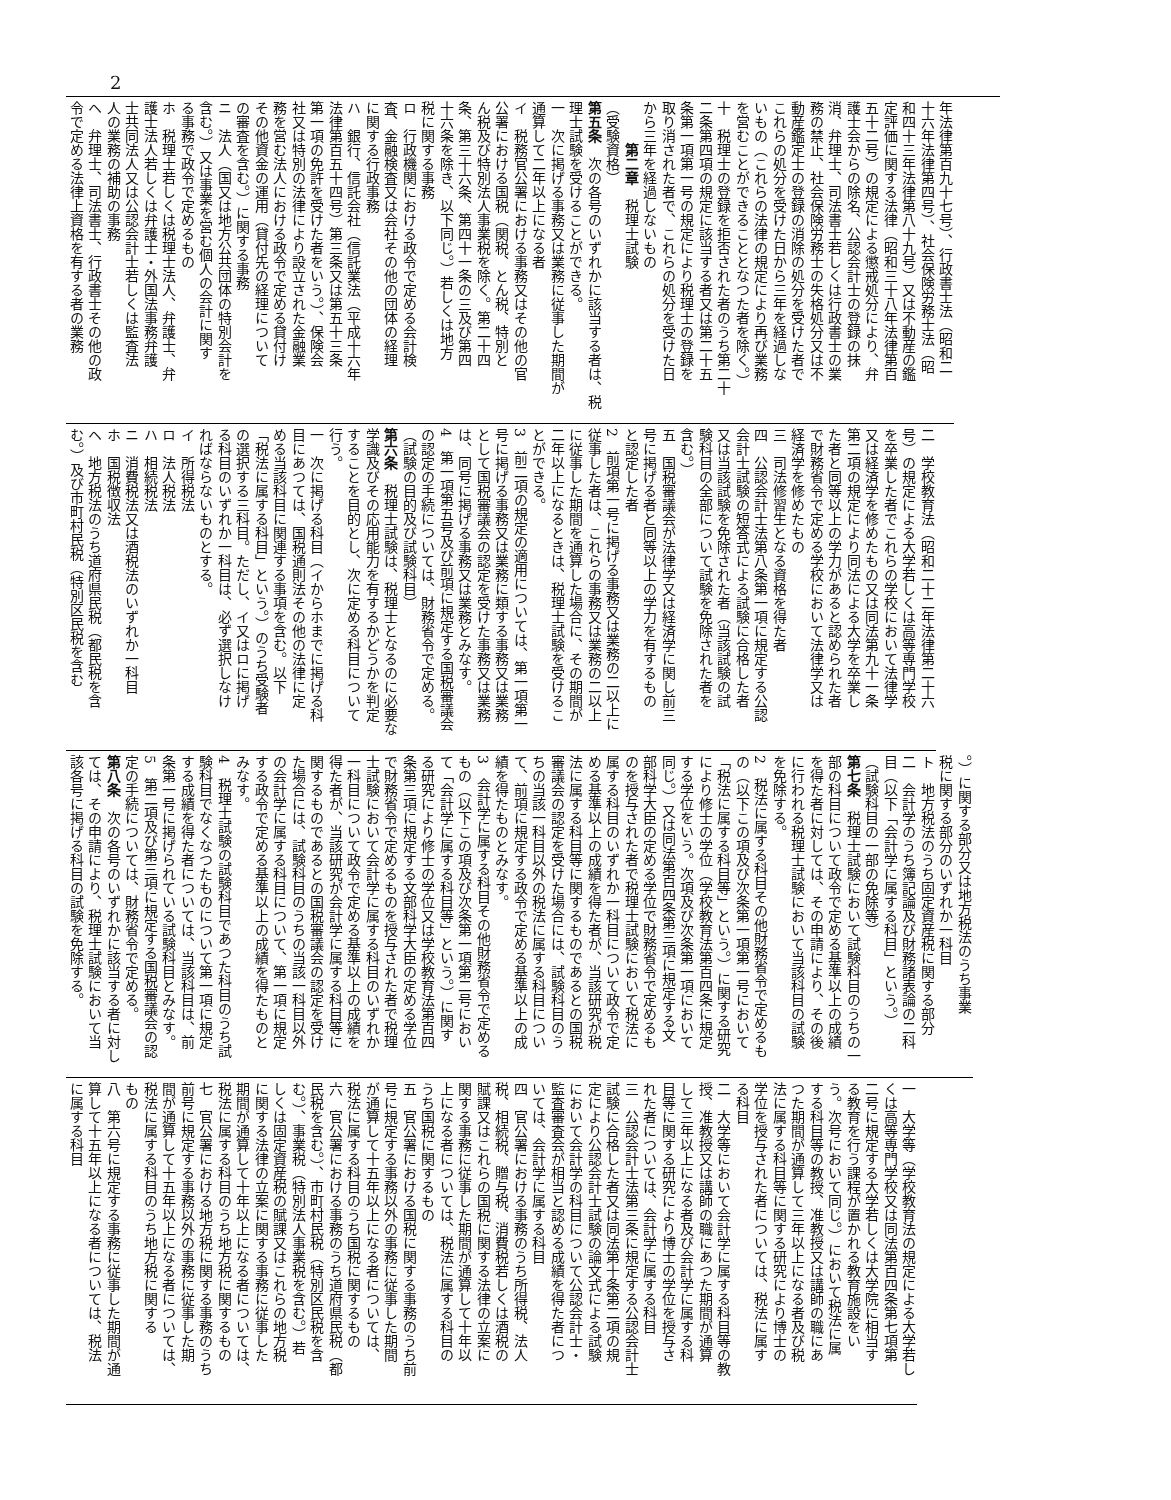2
年法律第百九十七号）、行政書士法（昭和二
十六年法律第四号）、社会保険労務士法（昭
和四十三年法律第八十九号）又は不動産の鑑
定評価に関する法律（昭和三十八年法律第百
五十二号）の規定による懲戒処分により、弁
護士会からの除名、公認会計士の登録の抹
消、弁理士、司法書士若しくは行政書士の業
務の禁止、社会保険労務士の失格処分又は不
動産鑑定士の登録の消除の処分を受けた者で
これらの処分を受けた日から三年を経過しな
いもの（これらの法律の規定により再び業務
を営むことができることとなつた者を除く。）
十　税理士の登録を拒否された者のうち第二十
二条第四項の規定に該当する者又は第二十五
条第一項第一号の規定により税理士の登録を
取り消された者で、これらの処分を受けた日
から三年を経過しないもの
　　　第二章　税理士試験
（受験資格）
第五条　次の各号のいずれかに該当する者は、税
理士試験を受けることができる。
一　次に掲げる事務又は業務に従事した期間が
通算して二年以上になる者
イ　税務官公署における事務又はその他の官
公署における国税（関税、とん税、特別と
ん税及び特別法人事業税を除く。第二十四
条、第三十六条、第四十一条の三及び第四
十六条を除き、以下同じ。）若しくは地方
税に関する事務
ロ　行政機関における政令で定める会計検
査、金融検査又は会社その他の団体の経理
に関する行政事務
ハ　銀行、信託会社（信託業法（平成十六年
法律第百五十四号）第三条又は第五十三条
第一項の免許を受けた者をいう。）、保険会
社又は特別の法律により設立された金融業
務を営む法人における政令で定める貸付け
その他資金の運用（貸付先の経理について
の審査を含む。）に関する事務
ニ　法人（国又は地方公共団体の特別会計を
含む。）又は事業を営む個人の会計に関す
る事務で政令で定めるもの
ホ　税理士若しくは税理士法人、弁護士、弁
護士法人若しくは弁護士・外国法事務弁護
士共同法人又は公認会計士若しくは監査法
人の業務の補助の事務
ヘ　弁理士、司法書士、行政書士その他の政
令で定める法律上資格を有する者の業務
二　学校教育法（昭和二十二年法律第二十六
号）の規定による大学若しくは高等専門学校
を卒業した者でこれらの学校において法律学
又は経済学を修めたもの又は同法第九十一条
第二項の規定により同法による大学を卒業し
た者と同等以上の学力があると認められた者
で財務省令で定める学校において法律学又は
経済学を修めたもの
三　司法修習生となる資格を得た者
四　公認会計士法第八条第一項に規定する公認
会計士試験の短答式による試験に合格した者
又は当該試験を免除された者（当該試験の試
験科目の全部について試験を免除された者を
含む。）
五　国税審議会が法律学又は経済学に関し前三
号に掲げる者と同等以上の学力を有するもの
と認定した者
2　前項第一号に掲げる事務又は業務の二以上に
従事した者は、これらの事務又は業務の二以上
に従事した期間を通算した場合に、その期間が
二年以上になるときは、税理士試験を受けるこ
とができる。
3　前二項の規定の適用については、第一項第一
号に掲げる事務又は業務に類する事務又は業務
として国税審議会の認定を受けた事務又は業務
は、同号に掲げる事務又は業務とみなす。
4　第一項第五号及び前項に規定する国税審議会
の認定の手続については、財務省令で定める。
（試験の目的及び試験科目）
第六条　税理士試験は、税理士となるのに必要な
学識及びその応用能力を有するかどうかを判定
することを目的とし、次に定める科目について
行う。
一　次に掲げる科目（イからホまでに掲げる科
目にあつては、国税通則法その他の法律に定
める当該科目に関連する事項を含む。以下
「税法に属する科目」という。）のうち受験者
の選択する三科目。ただし、イ又はロに掲げ
る科目のいずれか一科目は、必ず選択しなけ
ればならないものとする。
イ　所得税法
ロ　法人税法
ハ　相続税法
ニ　消費税法又は酒税法のいずれか一科目
ホ　国税徴収法
ヘ　地方税法のうち道府県民税（都民税を含
む。）及び市町村民税（特別区民税を含む
。）に関する部分又は地方税法のうち事業
税に関する部分のいずれか一科目
ト　地方税法のうち固定資産税に関する部分
二　会計学のうち簿記論及び財務諸表論の二科
目（以下「会計学に属する科目」という。）
（試験科目の一部の免除等）
第七条　税理士試験において試験科目のうちの一
部の科目について政令で定める基準以上の成績
を得た者に対しては、その申請により、その後
に行われる税理士試験において当該科目の試験
を免除する。
2　税法に属する科目その他財務省令で定めるも
の（以下この項及び次条第一項第一号において
「税法に属する科目等」という。）に関する研究
により修士の学位（学校教育法第百四条に規定
する学位をいう。次項及び次条第一項において
同じ。）又は同法第百四条第三項に規定する文
部科学大臣の定める学位で財務省令で定めるも
のを授与された者で税理士試験において税法に
属する科目のいずれか一科目について政令で定
める基準以上の成績を得た者が、当該研究が税
法に属する科目等に関するものであるとの国税
審議会の認定を受けた場合には、試験科目のう
ちの当該一科目以外の税法に属する科目につい
て、前項に規定する政令で定める基準以上の成
績を得たものとみなす。
3　会計学に属する科目その他財務省令で定める
もの（以下この項及び次条第一項第二号におい
て「会計学に属する科目等」という。）に関す
る研究により修士の学位又は学校教育法第百四
条第三項に規定する文部科学大臣の定める学位
で財務省令で定めるものを授与された者で税理
士試験において会計学に属する科目のいずれか
一科目について政令で定める基準以上の成績を
得た者が、当該研究が会計学に属する科目等に
関するものであるとの国税審議会の認定を受け
た場合には、試験科目のうちの当該一科目以外
の会計学に属する科目について、第一項に規定
する政令で定める基準以上の成績を得たものと
みなす。
4　税理士試験の試験科目であつた科目のうち試
験科目でなくなつたものについて第一項に規定
する成績を得た者については、当該科目は、前
条第一号に掲げられている試験科目とみなす。
5　第二項及び第三項に規定する国税審議会の認
定の手続については、財務省令で定める。
第八条　次の各号のいずれかに該当する者に対し
ては、その申請により、税理士試験において当
該各号に掲げる科目の試験を免除する。
一　大学等（学校教育法の規定による大学若し
くは高等専門学校又は同法第百四条第七項第
二号に規定する大学若しくは大学院に相当す
る教育を行う課程が置かれる教育施設をい
う。次号において同じ。）において税法に属
する科目等の教授、准教授又は講師の職にあ
つた期間が通算して三年以上になる者及び税
法に属する科目等に関する研究により博士の
学位を授与された者については、税法に属す
る科目
二　大学等において会計学に属する科目等の教
授、准教授又は講師の職にあつた期間が通算
して三年以上になる者及び会計学に属する科
目等に関する研究により博士の学位を授与さ
れた者については、会計学に属する科目
三　公認会計士法第三条に規定する公認会計士
試験に合格した者又は同法第十条第二項の規
定により公認会計士試験の論文式による試験
において会計学の科目について公認会計士・
監査審査会が相当と認める成績を得た者につ
いては、会計学に属する科目
四　官公署における事務のうち所得税、法人
税、相続税、贈与税、消費税若しくは酒税の
賦課又はこれらの国税に関する法律の立案に
関する事務に従事した期間が通算して十年以
上になる者については、税法に属する科目の
うち国税に関するもの
五　官公署における国税に関する事務のうち前
号に規定する事務以外の事務に従事した期間
が通算して十五年以上になる者については、
税法に属する科目のうち国税に関するもの
六　官公署における事務のうち道府県民税（都
民税を含む。）、市町村民税（特別区民税を含
む。）、事業税（特別法人事業税を含む。）若
しくは固定資産税の賦課又はこれらの地方税
に関する法律の立案に関する事務に従事した
期間が通算して十年以上になる者については、
税法に属する科目のうち地方税に関するもの
七　官公署における地方税に関する事務のうち
前号に規定する事務以外の事務に従事した期
間が通算して十五年以上になる者については、
税法に属する科目のうち地方税に関する
もの
八　第六号に規定する事務に従事した期間が通
算して十五年以上になる者については、税法
に属する科目